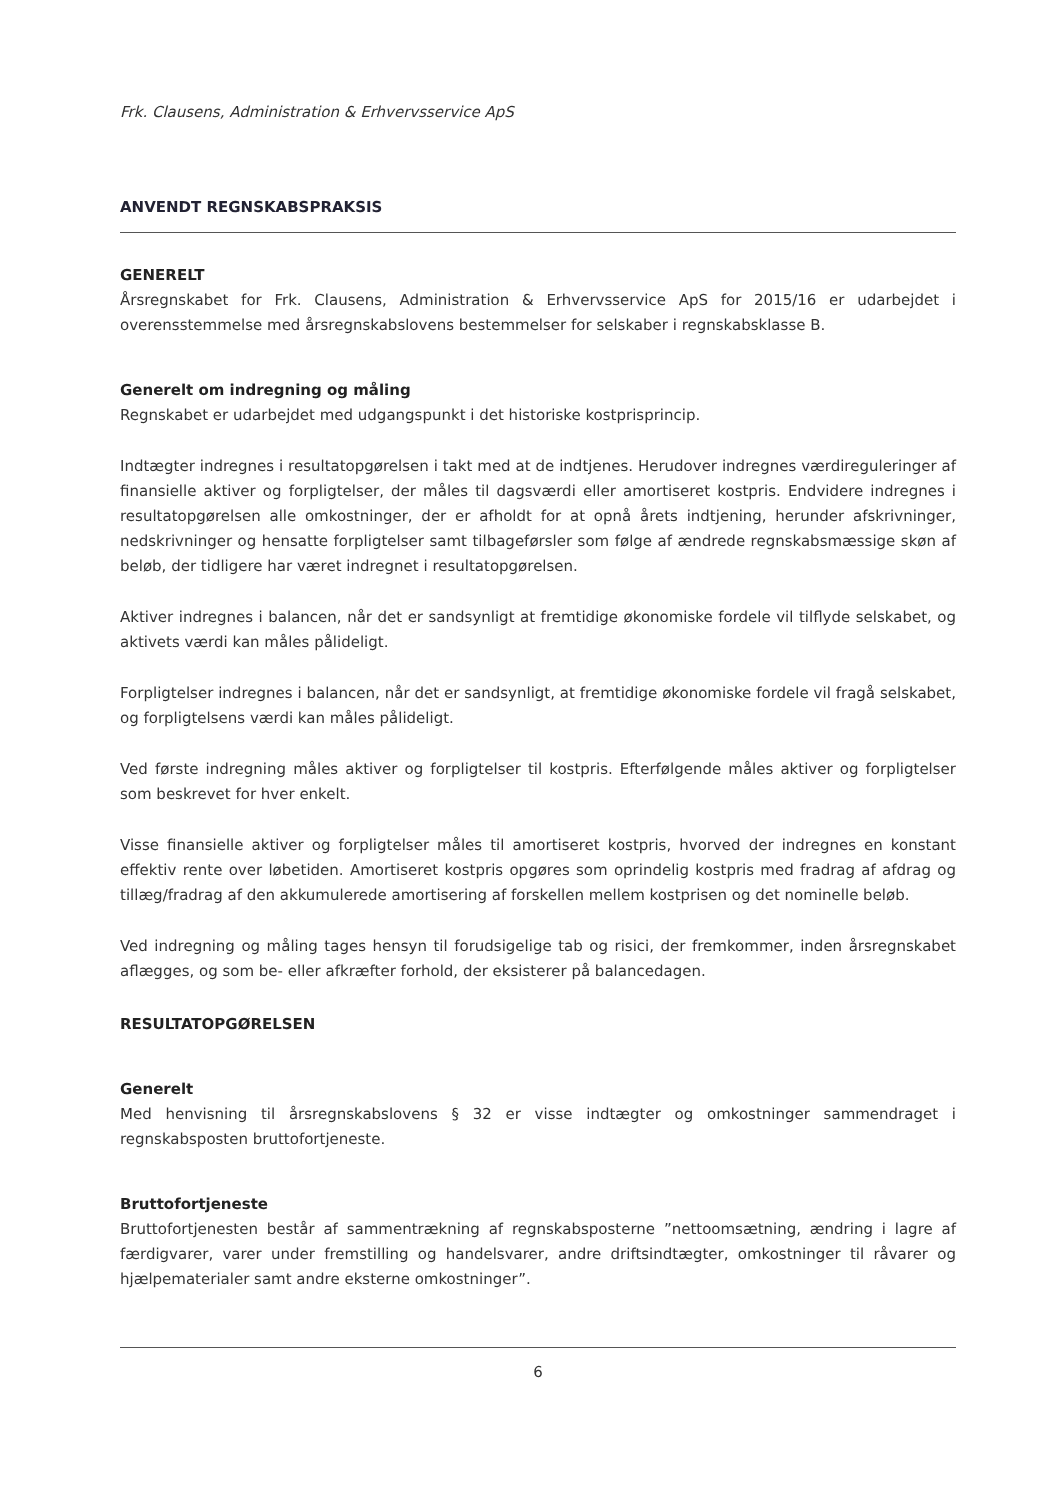Frk. Clausens, Administration & Erhvervsservice ApS
ANVENDT REGNSKABSPRAKSIS
GENERELT
Årsregnskabet for Frk. Clausens, Administration & Erhvervsservice ApS for 2015/16 er udarbejdet i overensstemmelse med årsregnskabslovens bestemmelser for selskaber i regnskabsklasse B.
Generelt om indregning og måling
Regnskabet er udarbejdet med udgangspunkt i det historiske kostprisprincip.
Indtægter indregnes i resultatopgørelsen i takt med at de indtjenes. Herudover indregnes værdireguleringer af finansielle aktiver og forpligtelser, der måles til dagsværdi eller amortiseret kostpris. Endvidere indregnes i resultatopgørelsen alle omkostninger, der er afholdt for at opnå årets indtjening, herunder afskrivninger, nedskrivninger og hensatte forpligtelser samt tilbageførsler som følge af ændrede regnskabsmæssige skøn af beløb, der tidligere har været indregnet i resultatopgørelsen.
Aktiver indregnes i balancen, når det er sandsynligt at fremtidige økonomiske fordele vil tilflyde selskabet, og aktivets værdi kan måles pålideligt.
Forpligtelser indregnes i balancen, når det er sandsynligt, at fremtidige økonomiske fordele vil fragå selskabet, og forpligtelsens værdi kan måles pålideligt.
Ved første indregning måles aktiver og forpligtelser til kostpris. Efterfølgende måles aktiver og forpligtelser som beskrevet for hver enkelt.
Visse finansielle aktiver og forpligtelser måles til amortiseret kostpris, hvorved der indregnes en konstant effektiv rente over løbetiden. Amortiseret kostpris opgøres som oprindelig kostpris med fradrag af afdrag og tillæg/fradrag af den akkumulerede amortisering af forskellen mellem kostprisen og det nominelle beløb.
Ved indregning og måling tages hensyn til forudsigelige tab og risici, der fremkommer, inden årsregnskabet aflægges, og som be- eller afkræfter forhold, der eksisterer på balancedagen.
RESULTATOPGØRELSEN
Generelt
Med henvisning til årsregnskabslovens § 32 er visse indtægter og omkostninger sammendraget i regnskabsposten bruttofortjeneste.
Bruttofortjeneste
Bruttofortjenesten består af sammentrækning af regnskabsposterne ”nettoomsætning, ændring i lagre af færdigvarer, varer under fremstilling og handelsvarer, andre driftsindtægter, omkostninger til råvarer og hjælpematerialer samt andre eksterne omkostninger”.
6